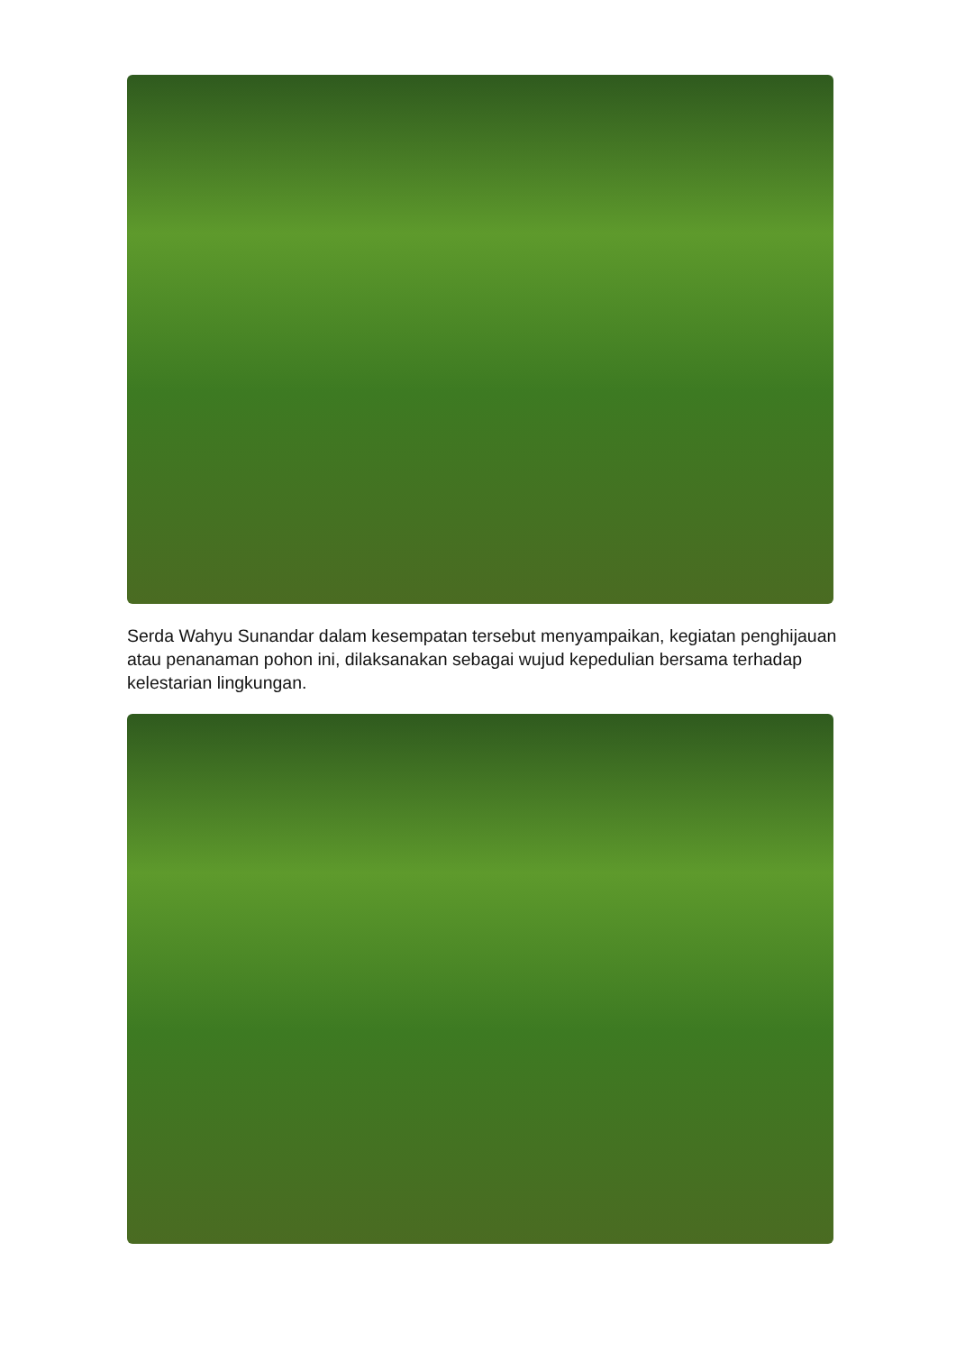Serda Wahyu Sunandar dalam kesempatan tersebut menyampaikan, kegiatan penghijauan atau penanaman pohon ini, dilaksanakan sebagai wujud kepedulian bersama terhadap kelestarian lingkungan.